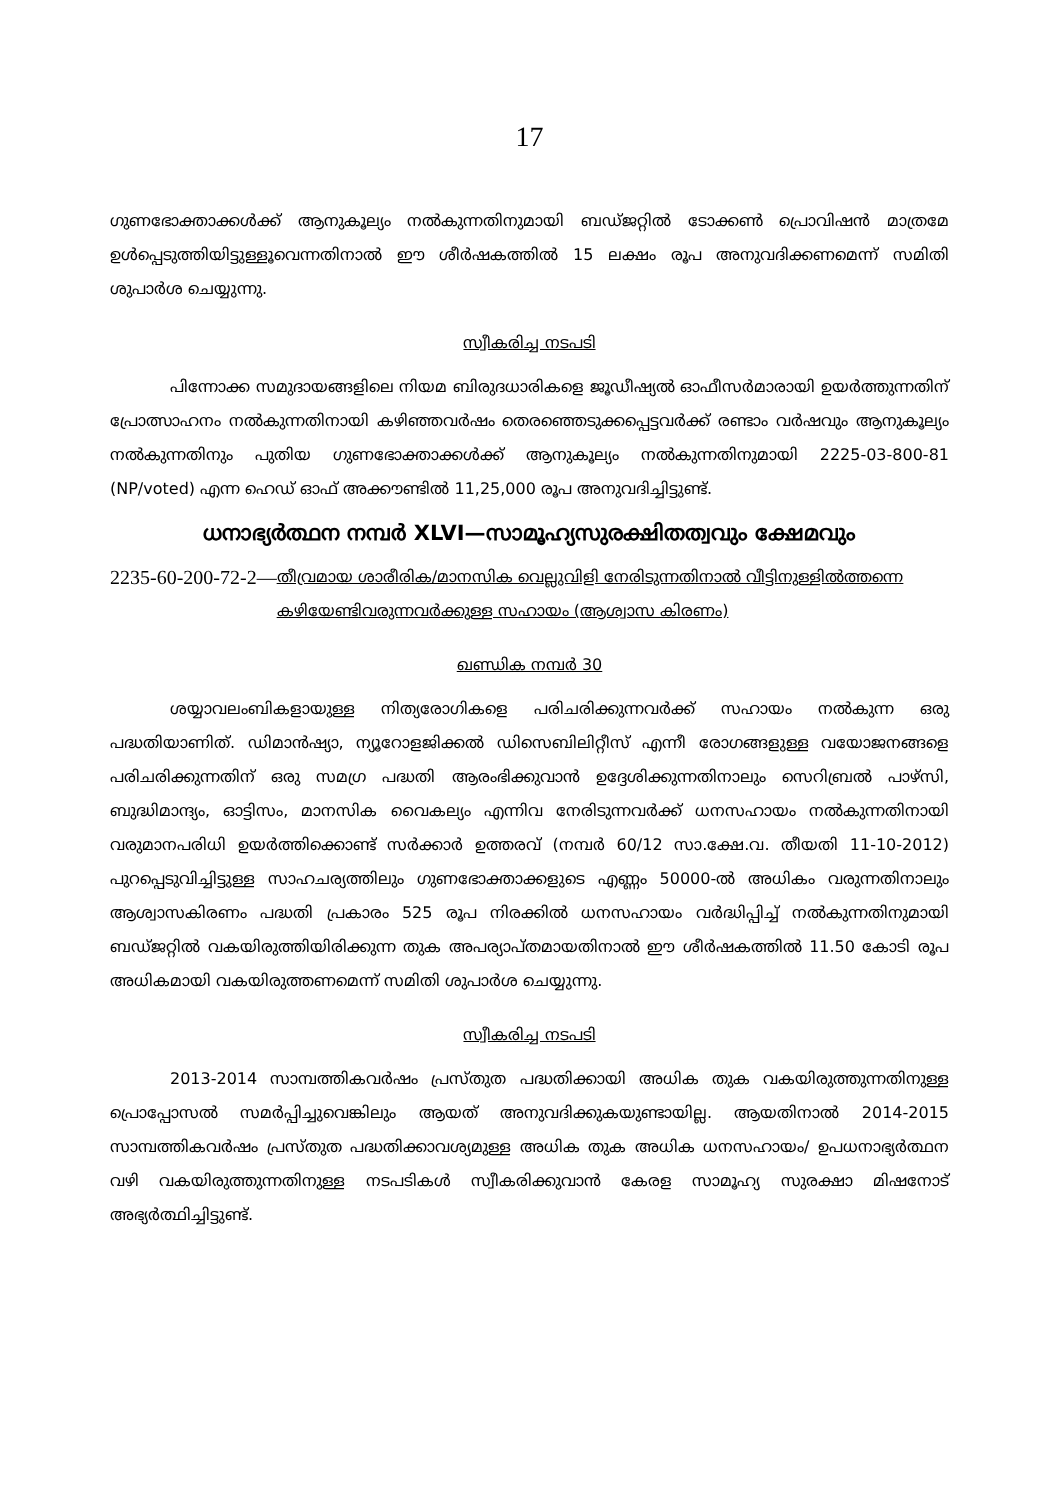17
ഗുണഭോക്താക്കൾക്ക് ആനുകൂല്യം നൽകുന്നതിനുമായി ബഡ്ജറ്റിൽ ടോക്കൺ പ്രൊവിഷൻ മാത്രമേ ഉൾപ്പെടുത്തിയിട്ടുള്ളൂവെന്നതിനാൽ ഈ ശീർഷകത്തിൽ 15 ലക്ഷം രൂപ അനുവദിക്കണമെന്ന് സമിതി ശുപാർശ ചെയ്യുന്നു.
സ്വീകരിച്ച നടപടി
പിന്നോക്ക സമുദായങ്ങളിലെ നിയമ ബിരുദധാരികളെ ജൂഡീഷ്യൽ ഓഫീസർമാരായി ഉയർത്തുന്നതിന് പ്രോത്സാഹനം നൽകുന്നതിനായി കഴിഞ്ഞവർഷം തെരഞ്ഞെടുക്കപ്പെട്ടവർക്ക് രണ്ടാം വർഷവും ആനുകൂല്യം നൽകുന്നതിനും പുതിയ ഗുണഭോക്താക്കൾക്ക് ആനുകൂല്യം നൽകുന്നതിനുമായി 2225-03-800-81 (NP/voted) എന്ന ഹെഡ് ഓഫ് അക്കൗണ്ടിൽ 11,25,000 രൂപ അനുവദിച്ചിട്ടുണ്ട്.
ധനാഭ്യർത്ഥന നമ്പർ XLVI—സാമൂഹ്യസുരക്ഷിതത്വവും ക്ഷേമവും
2235-60-200-72-2— തീവ്രമായ ശാരീരിക/മാനസിക വെല്ലുവിളി നേരിടുന്നതിനാൽ വീട്ടിനുള്ളിൽത്തന്നെ കഴിയേണ്ടിവരുന്നവർക്കുള്ള സഹായം (ആശ്വാസ കിരണം)
ഖണ്ഡിക നമ്പർ 30
ശയ്യാവലംബികളായുള്ള നിത്യരോഗികളെ പരിചരിക്കുന്നവർക്ക് സഹായം നൽകുന്ന ഒരു പദ്ധതിയാണിത്. ഡിമാൻഷ്യാ, ന്യൂറോളജിക്കൽ ഡിസെബിലിറ്റീസ് എന്നീ രോഗങ്ങളുള്ള വയോജനങ്ങളെ പരിചരിക്കുന്നതിന് ഒരു സമഗ്ര പദ്ധതി ആരംഭിക്കുവാൻ ഉദ്ദേശിക്കുന്നതിനാലും സെറിബ്രൽ പാഴ്സി, ബുദ്ധിമാന്ദ്യം, ഓട്ടിസം, മാനസിക വൈകല്യം എന്നിവ നേരിടുന്നവർക്ക് ധനസഹായം നൽകുന്നതിനായി വരുമാനപരിധി ഉയർത്തിക്കൊണ്ട് സർക്കാർ ഉത്തരവ് (നമ്പർ 60/12 സാ.ക്ഷേ.വ. തീയതി 11-10-2012) പുറപ്പെടുവിച്ചിട്ടുള്ള സാഹചര്യത്തിലും ഗുണഭോക്താക്കളുടെ എണ്ണം 50000-ൽ അധികം വരുന്നതിനാലും ആശ്വാസകിരണം പദ്ധതി പ്രകാരം 525 രൂപ നിരക്കിൽ ധനസഹായം വർദ്ധിപ്പിച്ച് നൽകുന്നതിനുമായി ബഡ്ജറ്റിൽ വകയിരുത്തിയിരിക്കുന്ന തുക അപര്യാപ്തമായതിനാൽ ഈ ശീർഷകത്തിൽ 11.50 കോടി രൂപ അധികമായി വകയിരുത്തണമെന്ന് സമിതി ശുപാർശ ചെയ്യുന്നു.
സ്വീകരിച്ച നടപടി
2013-2014 സാമ്പത്തികവർഷം പ്രസ്തുത പദ്ധതിക്കായി അധിക തുക വകയിരുത്തുന്നതിനുള്ള പ്രൊപ്പോസൽ സമർപ്പിച്ചുവെങ്കിലും ആയത് അനുവദിക്കുകയുണ്ടായില്ല. ആയതിനാൽ 2014-2015 സാമ്പത്തികവർഷം പ്രസ്തുത പദ്ധതിക്കാവശ്യമുള്ള അധിക തുക അധിക ധനസഹായം/ ഉപധനാഭ്യർത്ഥന വഴി വകയിരുത്തുന്നതിനുള്ള നടപടികൾ സ്വീകരിക്കുവാൻ കേരള സാമൂഹ്യ സുരക്ഷാ മിഷനോട് അഭ്യർത്ഥിച്ചിട്ടുണ്ട്.